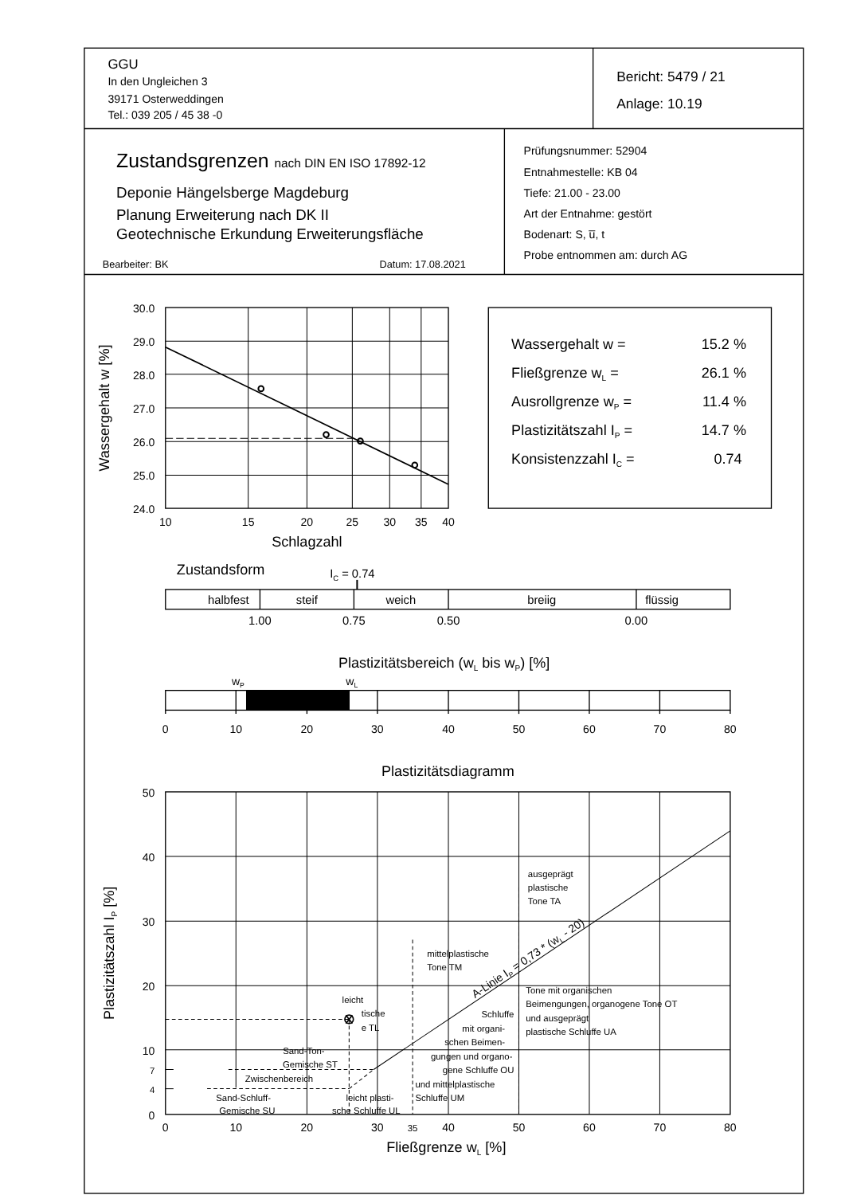GGU
In den Ungleichen 3
39171 Osterweddingen
Tel.: 039 205 / 45 38 -0
Bericht: 5479 / 21
Anlage: 10.19
Zustandsgrenzen nach DIN EN ISO 17892-12
Deponie Hängelsberge Magdeburg
Planung Erweiterung nach DK II
Geotechnische Erkundung Erweiterungsfläche
Bearbeiter: BK
Datum: 17.08.2021
Prüfungsnummer: 52904
Entnahmestelle: KB 04
Tiefe: 21.00 - 23.00
Art der Entnahme: gestört
Bodenart: S, u̅, t
Probe entnommen am: durch AG
30.0
29.0
28.0
27.0
26.0
25.0
24.0
Wassergehalt w [%]
10
15
20
25
30
35
40
Schlagzahl
Wassergehalt w =
15.2 %
Fließgrenze wL =
26.1 %
Ausrollgrenze wP =
11.4 %
Plastizitätszahl IP =
14.7 %
Konsistenzzahl IC =
0.74
Zustandsform
IC = 0.74
halbfest
steif
weich
breiig
flüssig
1.00
0.75
0.50
0.00
Plastizitätsbereich (wL bis wP) [%]
wP
wL
0
10
20
30
40
50
60
70
80
Plastizitätsdiagramm
50
40
30
20
10
7
4
0
Plastizitätszahl IP [%]
ausgeprägt
plastische
Tone TA
mittelplastische
Tone TM
Tone mit organischen
Beimengungen, organogene Tone OT
und ausgeprägt
plastische Schluffe UA
leicht
tische
e TL
Schluffe
mit organi-
schen Beimen-
gungen und organo-
gene Schluffe OU
und mittelplastische
Schluffe UM
Sand-Ton-
Gemische ST
Zwischenbereich
Sand-Schluff-
Gemische SU
leicht plasti-
sche Schluffe UL
A-Linie IP = 0,73 * (wL - 20)
0
10
20
30
35
40
50
60
70
80
Fließgrenze wL [%]